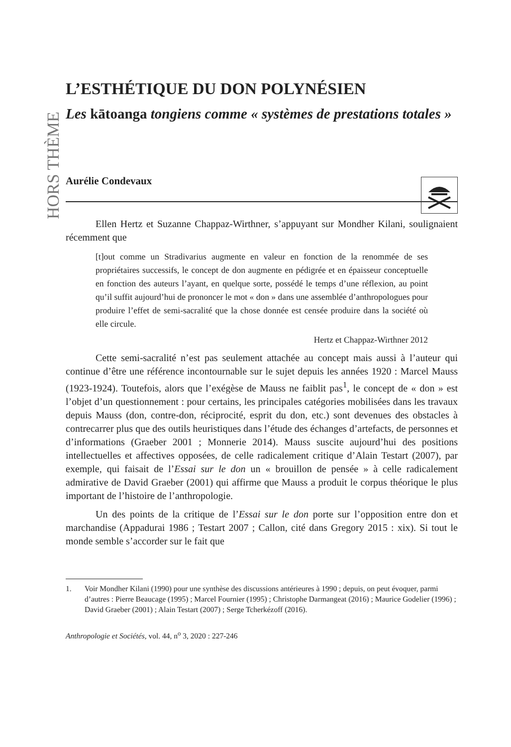HORS THÈME
L’ESTHÉTIQUE DU DON POLYNÉSIEN
Les kātoanga tongiens comme « systèmes de prestations totales »
Aurélie Condevaux
Ellen Hertz et Suzanne Chappaz-Wirthner, s’appuyant sur Mondher Kilani, soulignaient récemment que
[t]out comme un Stradivarius augmente en valeur en fonction de la renommée de ses propriétaires successifs, le concept de don augmente en pédigrée et en épaisseur conceptuelle en fonction des auteurs l’ayant, en quelque sorte, possédé le temps d’une réflexion, au point qu’il suffit aujourd’hui de prononcer le mot « don » dans une assemblée d’anthropologues pour produire l’effet de semi-sacralité que la chose donnée est censée produire dans la société où elle circule.
Hertz et Chappaz-Wirthner 2012
Cette semi-sacralité n’est pas seulement attachée au concept mais aussi à l’auteur qui continue d’être une référence incontournable sur le sujet depuis les années 1920 : Marcel Mauss (1923-1924). Toutefois, alors que l’exégèse de Mauss ne faiblit pas<sup>1</sup>, le concept de « don » est l’objet d’un questionnement : pour certains, les principales catégories mobilisées dans les travaux depuis Mauss (don, contre-don, réciprocité, esprit du don, etc.) sont devenues des obstacles à contrecarrer plus que des outils heuristiques dans l’étude des échanges d’artefacts, de personnes et d’informations (Graeber 2001 ; Monnerie 2014). Mauss suscite aujourd’hui des positions intellectuelles et affectives opposées, de celle radicalement critique d’Alain Testart (2007), par exemple, qui faisait de l’Essai sur le don un « brouillon de pensée » à celle radicalement admirative de David Graeber (2001) qui affirme que Mauss a produit le corpus théorique le plus important de l’histoire de l’anthropologie.
Un des points de la critique de l’Essai sur le don porte sur l’opposition entre don et marchandise (Appadurai 1986 ; Testart 2007 ; Callon, cité dans Gregory 2015 : xix). Si tout le monde semble s’accorder sur le fait que
1. Voir Mondher Kilani (1990) pour une synthèse des discussions antérieures à 1990 ; depuis, on peut évoquer, parmi d’autres : Pierre Beaucage (1995) ; Marcel Fournier (1995) ; Christophe Darmangeat (2016) ; Maurice Godelier (1996) ; David Graeber (2001) ; Alain Testart (2007) ; Serge Tcherkézoff (2016).
Anthropologie et Sociétés, vol. 44, n<sup>o</sup> 3, 2020 : 227-246